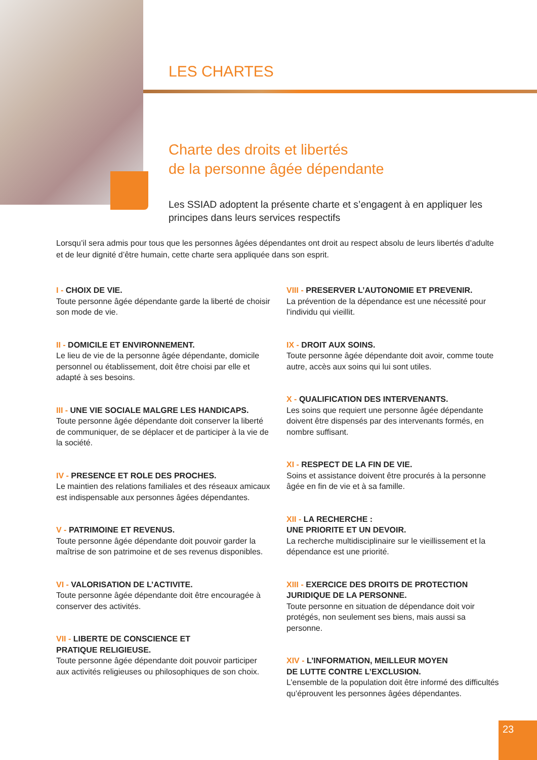LES CHARTES
Charte des droits et libertés
de la personne âgée dépendante
Les SSIAD adoptent la présente charte et s’engagent à en appliquer les principes dans leurs services respectifs
Lorsqu’il sera admis pour tous que les personnes âgées dépendantes ont droit au respect absolu de leurs libertés d’adulte et de leur dignité d’être humain, cette charte sera appliquée dans son esprit.
I - CHOIX DE VIE.
Toute personne âgée dépendante garde la liberté de choisir son mode de vie.
II - DOMICILE ET ENVIRONNEMENT.
Le lieu de vie de la personne âgée dépendante, domicile personnel ou établissement, doit être choisi par elle et adapté à ses besoins.
III - UNE VIE SOCIALE MALGRE LES HANDICAPS.
Toute personne âgée dépendante doit conserver la liberté de communiquer, de se déplacer et de participer à la vie de la société.
IV - PRESENCE ET ROLE DES PROCHES.
Le maintien des relations familiales et des réseaux amicaux est indispensable aux personnes âgées dépendantes.
V - PATRIMOINE ET REVENUS.
Toute personne âgée dépendante doit pouvoir garder la maîtrise de son patrimoine et de ses revenus disponibles.
VI - VALORISATION DE L’ACTIVITE.
Toute personne âgée dépendante doit être encouragée à conserver des activités.
VII - LIBERTE DE CONSCIENCE ET
PRATIQUE RELIGIEUSE.
Toute personne âgée dépendante doit pouvoir participer aux activités religieuses ou philosophiques de son choix.
VIII - PRESERVER L’AUTONOMIE ET PREVENIR.
La prévention de la dépendance est une nécessité pour l’individu qui vieillit.
IX - DROIT AUX SOINS.
Toute personne âgée dépendante doit avoir, comme toute autre, accès aux soins qui lui sont utiles.
X - QUALIFICATION DES INTERVENANTS.
Les soins que requiert une personne âgée dépendante doivent être dispensés par des intervenants formés, en nombre suffisant.
XI - RESPECT DE LA FIN DE VIE.
Soins et assistance doivent être procurés à la personne âgée en fin de vie et à sa famille.
XII - LA RECHERCHE :
UNE PRIORITE ET UN DEVOIR.
La recherche multidisciplinaire sur le vieillissement et la dépendance est une priorité.
XIII - EXERCICE DES DROITS DE PROTECTION
JURIDIQUE DE LA PERSONNE.
Toute personne en situation de dépendance doit voir protégés, non seulement ses biens, mais aussi sa personne.
XIV - L’INFORMATION, MEILLEUR MOYEN
DE LUTTE CONTRE L’EXCLUSION.
L’ensemble de la population doit être informé des difficultés qu’éprouvent les personnes âgées dépendantes.
23